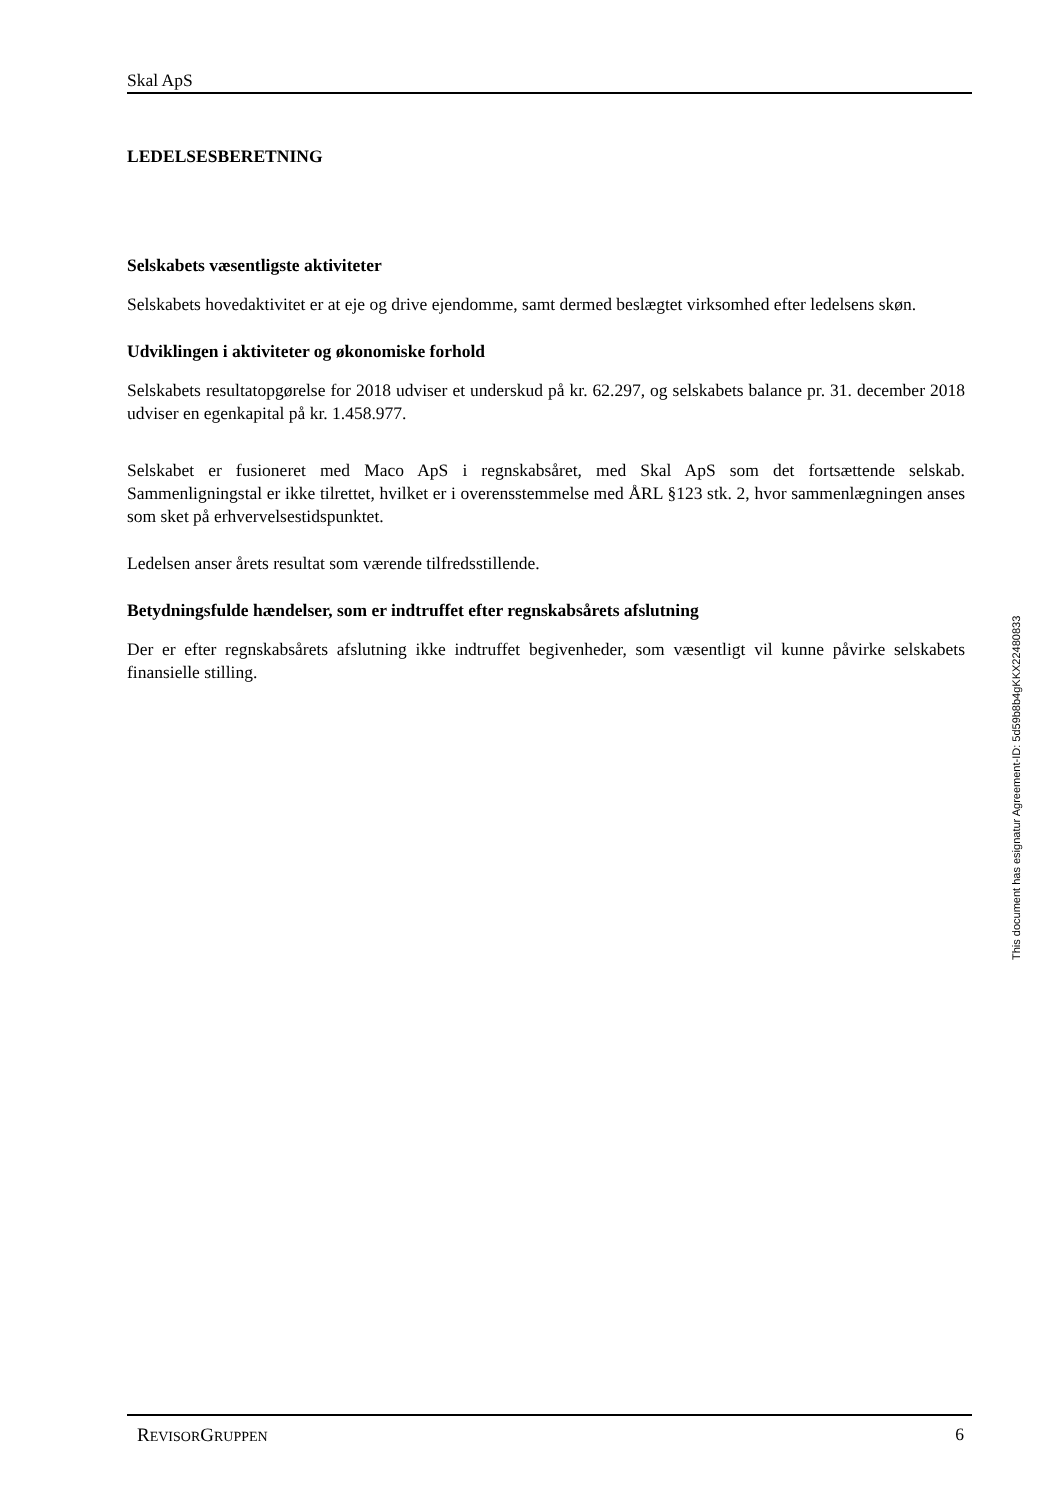Skal ApS
LEDELSESBERETNING
Selskabets væsentligste aktiviteter
Selskabets hovedaktivitet er at eje og drive ejendomme, samt dermed beslægtet virksomhed efter ledelsens skøn.
Udviklingen i aktiviteter og økonomiske forhold
Selskabets resultatopgørelse for 2018 udviser et underskud på kr. 62.297, og selskabets balance pr. 31. december 2018 udviser en egenkapital på kr. 1.458.977.
Selskabet er fusioneret med Maco ApS i regnskabsåret, med Skal ApS som det fortsættende selskab. Sammenligningstal er ikke tilrettet, hvilket er i overensstemmelse med ÅRL §123 stk. 2, hvor sammenlægningen anses som sket på erhvervelsestidspunktet.
Ledelsen anser årets resultat som værende tilfredsstillende.
Betydningsfulde hændelser, som er indtruffet efter regnskabsårets afslutning
Der er efter regnskabsårets afslutning ikke indtruffet begivenheder, som væsentligt vil kunne påvirke selskabets finansielle stilling.
This document has esignatur Agreement-ID: 5d59b8b4gKKX22480833
REVISORGRUPPEN 6